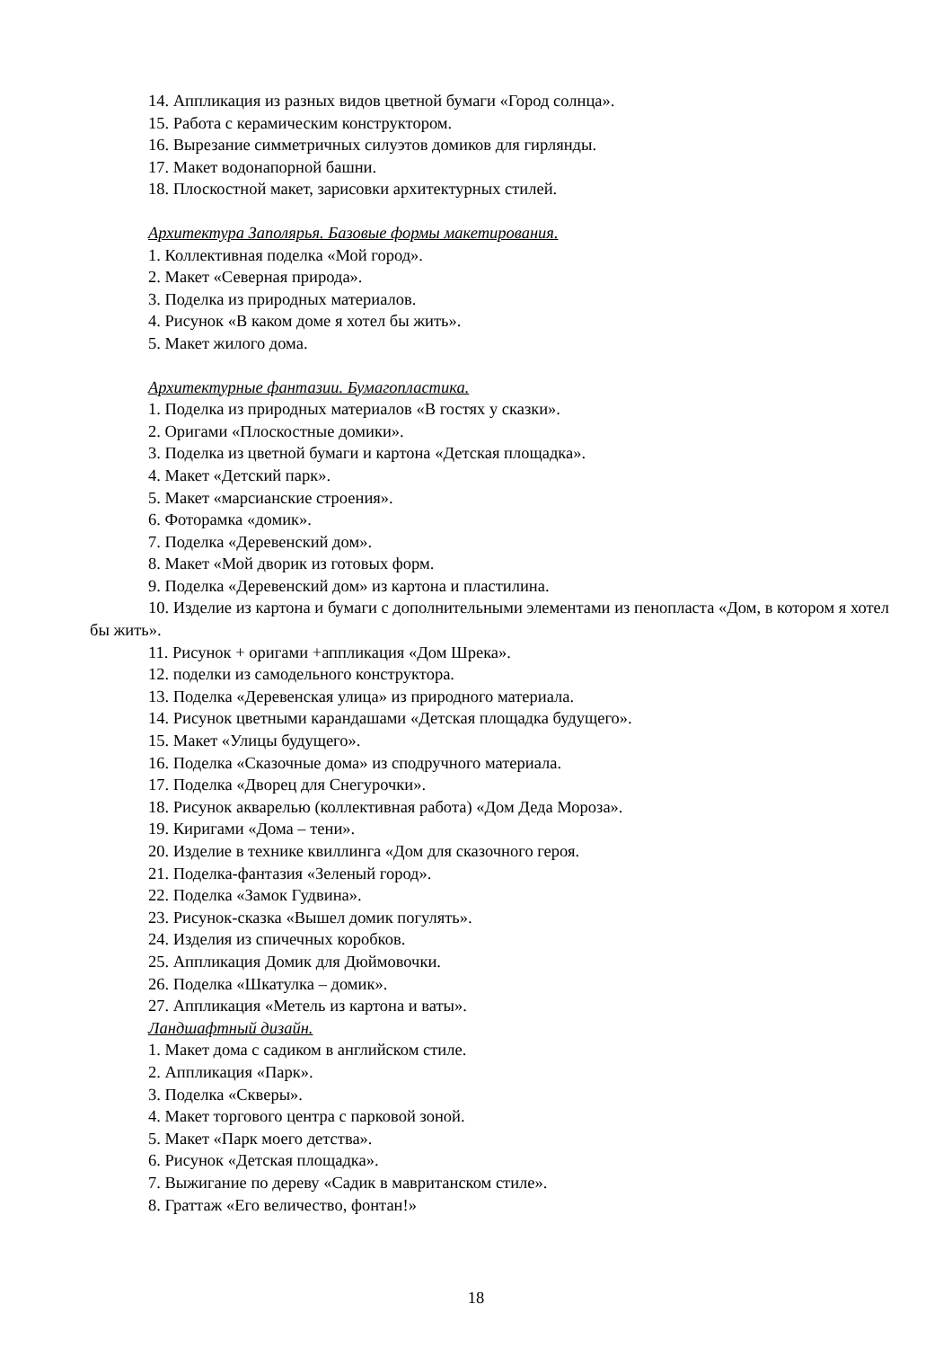14. Аппликация из разных видов цветной бумаги «Город солнца».
15. Работа с керамическим конструктором.
16. Вырезание симметричных силуэтов домиков для гирлянды.
17. Макет водонапорной башни.
18. Плоскостной макет, зарисовки архитектурных стилей.
Архитектура Заполярья. Базовые формы макетирования.
1. Коллективная поделка «Мой город».
2. Макет «Северная природа».
3. Поделка из природных материалов.
4. Рисунок «В каком доме я хотел бы жить».
5. Макет жилого дома.
Архитектурные фантазии. Бумагопластика.
1. Поделка из природных материалов «В гостях у сказки».
2. Оригами «Плоскостные домики».
3. Поделка из цветной бумаги и картона «Детская площадка».
4. Макет «Детский парк».
5. Макет «марсианские строения».
6. Фоторамка «домик».
7. Поделка «Деревенский дом».
8. Макет «Мой дворик из готовых форм.
9. Поделка «Деревенский дом» из картона и пластилина.
10. Изделие из картона и бумаги с дополнительными элементами из пенопласта «Дом, в котором я хотел бы жить».
11. Рисунок + оригами +аппликация «Дом Шрека».
12. поделки из самодельного конструктора.
13. Поделка «Деревенская улица» из природного материала.
14. Рисунок цветными карандашами «Детская площадка будущего».
15. Макет «Улицы будущего».
16. Поделка «Сказочные дома» из сподручного материала.
17. Поделка «Дворец для Снегурочки».
18. Рисунок акварелью (коллективная работа) «Дом Деда Мороза».
19. Киригами «Дома – тени».
20. Изделие в технике квиллинга «Дом для сказочного героя.
21. Поделка-фантазия «Зеленый город».
22. Поделка «Замок Гудвина».
23. Рисунок-сказка «Вышел домик погулять».
24. Изделия из спичечных коробков.
25. Аппликация Домик для Дюймовочки.
26. Поделка «Шкатулка – домик».
27. Аппликация «Метель из картона и ваты».
Ландшафтный дизайн.
1. Макет дома с садиком в английском стиле.
2. Аппликация «Парк».
3. Поделка «Скверы».
4. Макет торгового центра с парковой зоной.
5. Макет «Парк моего детства».
6. Рисунок «Детская площадка».
7. Выжигание по дереву «Садик в мавританском стиле».
8. Граттаж «Его величество, фонтан!»
18